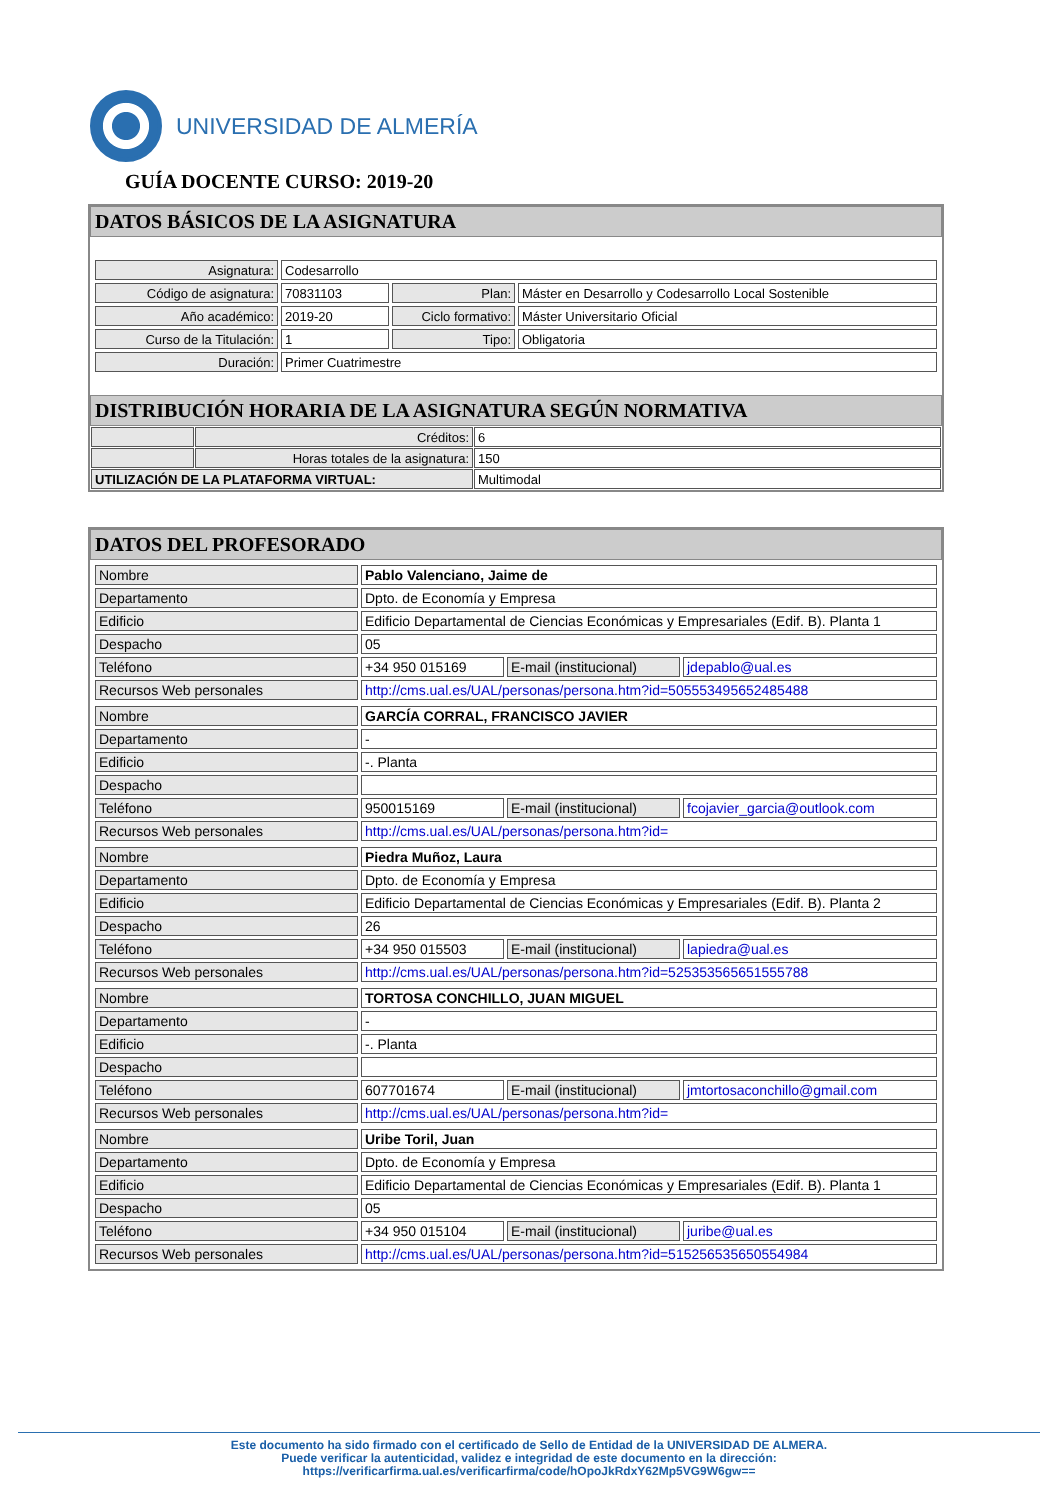UNIVERSIDAD DE ALMERÍA
GUÍA DOCENTE CURSO: 2019-20
DATOS BÁSICOS DE LA ASIGNATURA
| Asignatura: | Codesarrollo | | |
| Código de asignatura: | 70831103 | Plan: | Máster en Desarrollo y Codesarrollo Local Sostenible |
| Año académico: | 2019-20 | Ciclo formativo: | Máster Universitario Oficial |
| Curso de la Titulación: | 1 | Tipo: | Obligatoria |
| Duración: | Primer Cuatrimestre | | |
DISTRIBUCIÓN HORARIA DE LA ASIGNATURA SEGÚN NORMATIVA
| | Créditos: | 6 |
| | Horas totales de la asignatura: | 150 |
| UTILIZACIÓN DE LA PLATAFORMA VIRTUAL: | | Multimodal |
DATOS DEL PROFESORADO
| Nombre | Pablo Valenciano, Jaime de | | |
| Departamento | Dpto. de Economía y Empresa | | |
| Edificio | Edificio Departamental de Ciencias Económicas y Empresariales (Edif. B). Planta 1 | | |
| Despacho | 05 | | |
| Teléfono | +34 950 015169 | E-mail (institucional) | jdepablo@ual.es |
| Recursos Web personales | http://cms.ual.es/UAL/personas/persona.htm?id=505553495652485488 | | |
| Nombre | GARCÍA CORRAL, FRANCISCO JAVIER | | |
| Departamento | - | | |
| Edificio | -. Planta | | |
| Despacho | | | |
| Teléfono | 950015169 | E-mail (institucional) | fcojavier_garcia@outlook.com |
| Recursos Web personales | http://cms.ual.es/UAL/personas/persona.htm?id= | | |
| Nombre | Piedra Muñoz, Laura | | |
| Departamento | Dpto. de Economía y Empresa | | |
| Edificio | Edificio Departamental de Ciencias Económicas y Empresariales (Edif. B). Planta 2 | | |
| Despacho | 26 | | |
| Teléfono | +34 950 015503 | E-mail (institucional) | lapiedra@ual.es |
| Recursos Web personales | http://cms.ual.es/UAL/personas/persona.htm?id=525353565651555788 | | |
| Nombre | TORTOSA CONCHILLO, JUAN MIGUEL | | |
| Departamento | - | | |
| Edificio | -. Planta | | |
| Despacho | | | |
| Teléfono | 607701674 | E-mail (institucional) | jmtortosaconchillo@gmail.com |
| Recursos Web personales | http://cms.ual.es/UAL/personas/persona.htm?id= | | |
| Nombre | Uribe Toril, Juan | | |
| Departamento | Dpto. de Economía y Empresa | | |
| Edificio | Edificio Departamental de Ciencias Económicas y Empresariales (Edif. B). Planta 1 | | |
| Despacho | 05 | | |
| Teléfono | +34 950 015104 | E-mail (institucional) | juribe@ual.es |
| Recursos Web personales | http://cms.ual.es/UAL/personas/persona.htm?id=515256535650554984 | | |
Este documento ha sido firmado con el certificado de Sello de Entidad de la UNIVERSIDAD DE ALMERA.
Puede verificar la autenticidad, validez e integridad de este documento en la dirección:
https://verificarfirma.ual.es/verificarfirma/code/hOpoJkRdxY62Mp5VG9W6gw==